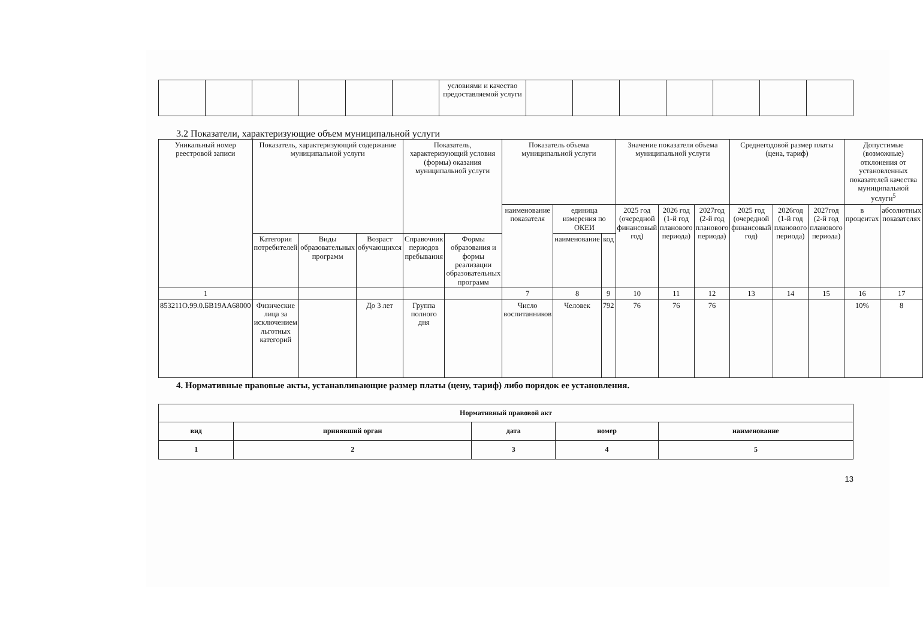| | | | | | | условиями и качество предоставляемой услуги | | | | | | | |
3.2 Показатели, характеризующие объем муниципальной услуги
| Уникальный номер реестровой записи | Показатель, характеризующий содержание муниципальной услуги | | | Показатель, характеризующий условия (формы) оказания муниципальной услуги | | Показатель объема муниципальной услуги | | | Значение показателя объема муниципальной услуги | | | Среднегодовой размер платы (цена, тариф) | | | Допустимые (возможные) отклонения от установленных показателей качества муниципальной услуги<sup>5</sup> | |
| --- | --- | --- | --- | --- | --- | --- | --- | --- | --- | --- | --- | --- | --- | --- | --- | --- |
| | | | | | | наименование показателя | единица измерения по ОКЕИ | | 2025 год (очередной финансовый год) | 2026 год (1-й год планового периода) | 2027год (2-й год планового периода) | 2025 год (очередной финансовый год) | 2026год (1-й год планового периода) | 2027год (2-й год планового периода) | в процентах | абсолютных показателях |
| | Категория потребителей | Виды образовательных программ | Возраст обучающихся | Справочник периодов пребывания | Формы образования и формы реализации образовательных программ | | наименование | код | | | | | | | | |
| 1 | | | | | | 7 | 8 | 9 | 10 | 11 | 12 | 13 | 14 | 15 | 16 | 17 |
| 853211О.99.0.БВ19АА68000 | Физические лица за исключением льготных категорий | | До 3 лет | Группа полного дня | | Число воспитанников | Человек | 792 | 76 | 76 | 76 | | | | 10% | 8 |
4. Нормативные правовые акты, устанавливающие размер платы (цену, тариф) либо порядок ее установления.
| Нормативный правовой акт | | | | |
| --- | --- | --- | --- | --- |
| вид | принявший орган | дата | номер | наименование |
| 1 | 2 | 3 | 4 | 5 |
13